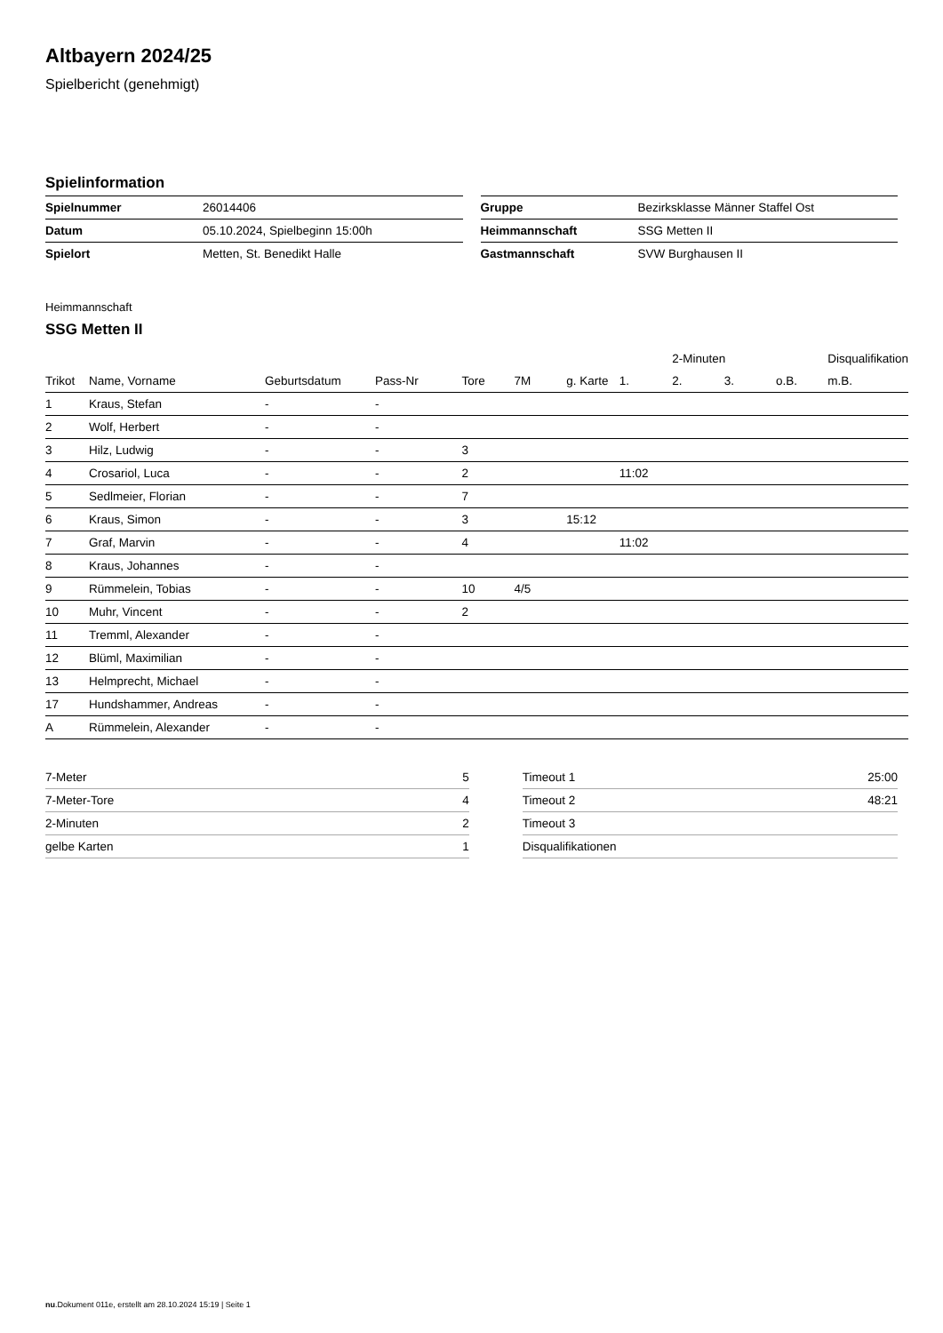Altbayern 2024/25
Spielbericht (genehmigt)
Spielinformation
| Spielnummer | 26014406 |
| Datum | 05.10.2024, Spielbeginn 15:00h |
| Spielort | Metten, St. Benedikt Halle |
| Gruppe | Bezirksklasse Männer Staffel Ost |
| Heimmannschaft | SSG Metten II |
| Gastmannschaft | SVW Burghausen II |
Heimmannschaft
SSG Metten II
| | | | | | | | | 2-Minuten | | | Disqualifikation |
| --- | --- | --- | --- | --- | --- | --- | --- | --- | --- | --- | --- |
| Trikot | Name, Vorname | Geburtsdatum | Pass-Nr | Tore | 7M | g. Karte | 1. | 2. | 3. | o.B. | m.B. |
| 1 | Kraus, Stefan | - | - | | | | | | | | |
| 2 | Wolf, Herbert | - | - | | | | | | | | |
| 3 | Hilz, Ludwig | - | - | 3 | | | | | | | |
| 4 | Crosariol, Luca | - | - | 2 | | | 11:02 | | | | |
| 5 | Sedlmeier, Florian | - | - | 7 | | | | | | | |
| 6 | Kraus, Simon | - | - | 3 | | 15:12 | | | | | |
| 7 | Graf, Marvin | - | - | 4 | | | 11:02 | | | | |
| 8 | Kraus, Johannes | - | - | | | | | | | | |
| 9 | Rümmelein, Tobias | - | - | 10 | 4/5 | | | | | | |
| 10 | Muhr, Vincent | - | - | 2 | | | | | | | |
| 11 | Tremml, Alexander | - | - | | | | | | | | |
| 12 | Blüml, Maximilian | - | - | | | | | | | | |
| 13 | Helmprecht, Michael | - | - | | | | | | | | |
| 17 | Hundshammer, Andreas | - | - | | | | | | | | |
| A | Rümmelein, Alexander | - | - | | | | | | | | |
| 7-Meter | 5 |
| 7-Meter-Tore | 4 |
| 2-Minuten | 2 |
| gelbe Karten | 1 |
| Timeout 1 | 25:00 |
| Timeout 2 | 48:21 |
| Timeout 3 | |
| Disqualifikationen | |
nu.Dokument 011e, erstellt am 28.10.2024 15:19 | Seite 1